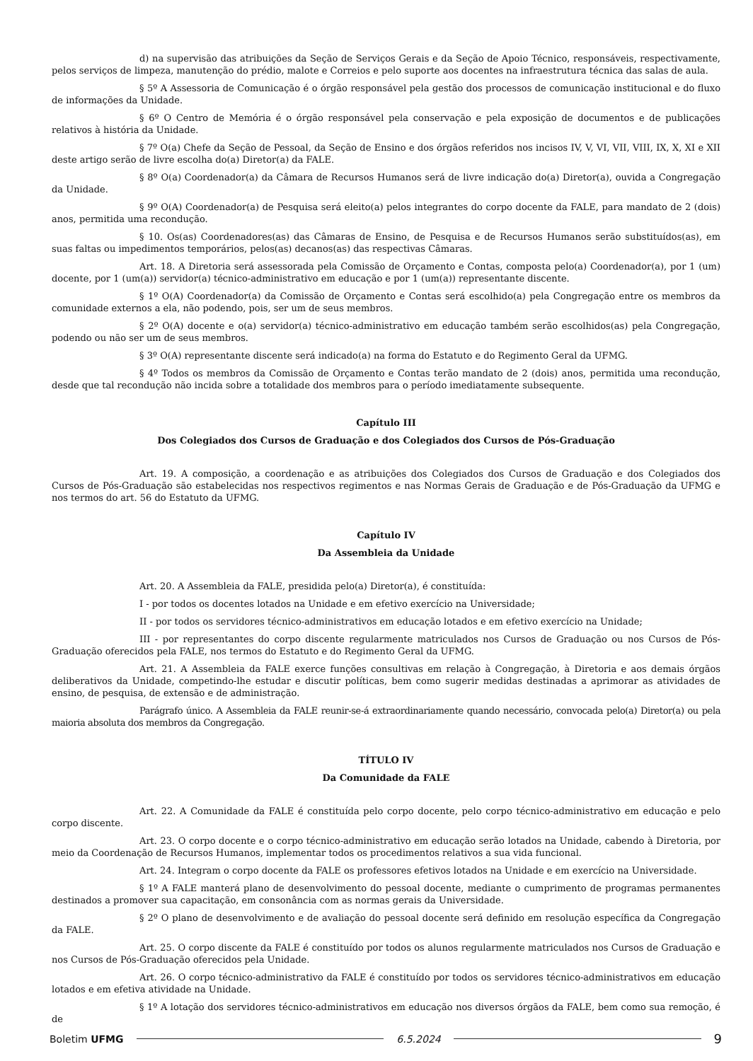d) na supervisão das atribuições da Seção de Serviços Gerais e da Seção de Apoio Técnico, responsáveis, respectivamente, pelos serviços de limpeza, manutenção do prédio, malote e Correios e pelo suporte aos docentes na infraestrutura técnica das salas de aula.
§ 5º A Assessoria de Comunicação é o órgão responsável pela gestão dos processos de comunicação institucional e do fluxo de informações da Unidade.
§ 6º O Centro de Memória é o órgão responsável pela conservação e pela exposição de documentos e de publicações relativos à história da Unidade.
§ 7º O(a) Chefe da Seção de Pessoal, da Seção de Ensino e dos órgãos referidos nos incisos IV, V, VI, VII, VIII, IX, X, XI e XII deste artigo serão de livre escolha do(a) Diretor(a) da FALE.
§ 8º O(a) Coordenador(a) da Câmara de Recursos Humanos será de livre indicação do(a) Diretor(a), ouvida a Congregação da Unidade.
§ 9º O(A) Coordenador(a) de Pesquisa será eleito(a) pelos integrantes do corpo docente da FALE, para mandato de 2 (dois) anos, permitida uma recondução.
§ 10. Os(as) Coordenadores(as) das Câmaras de Ensino, de Pesquisa e de Recursos Humanos serão substituídos(as), em suas faltas ou impedimentos temporários, pelos(as) decanos(as) das respectivas Câmaras.
Art. 18. A Diretoria será assessorada pela Comissão de Orçamento e Contas, composta pelo(a) Coordenador(a), por 1 (um) docente, por 1 (um(a)) servidor(a) técnico-administrativo em educação e por 1 (um(a)) representante discente.
§ 1º O(A) Coordenador(a) da Comissão de Orçamento e Contas será escolhido(a) pela Congregação entre os membros da comunidade externos a ela, não podendo, pois, ser um de seus membros.
§ 2º O(A) docente e o(a) servidor(a) técnico-administrativo em educação também serão escolhidos(as) pela Congregação, podendo ou não ser um de seus membros.
§ 3º O(A) representante discente será indicado(a) na forma do Estatuto e do Regimento Geral da UFMG.
§ 4º Todos os membros da Comissão de Orçamento e Contas terão mandato de 2 (dois) anos, permitida uma recondução, desde que tal recondução não incida sobre a totalidade dos membros para o período imediatamente subsequente.
Capítulo III
Dos Colegiados dos Cursos de Graduação e dos Colegiados dos Cursos de Pós-Graduação
Art. 19. A composição, a coordenação e as atribuições dos Colegiados dos Cursos de Graduação e dos Colegiados dos Cursos de Pós-Graduação são estabelecidas nos respectivos regimentos e nas Normas Gerais de Graduação e de Pós-Graduação da UFMG e nos termos do art. 56 do Estatuto da UFMG.
Capítulo IV
Da Assembleia da Unidade
Art. 20. A Assembleia da FALE, presidida pelo(a) Diretor(a), é constituída:
I - por todos os docentes lotados na Unidade e em efetivo exercício na Universidade;
II - por todos os servidores técnico-administrativos em educação lotados e em efetivo exercício na Unidade;
III - por representantes do corpo discente regularmente matriculados nos Cursos de Graduação ou nos Cursos de Pós-Graduação oferecidos pela FALE, nos termos do Estatuto e do Regimento Geral da UFMG.
Art. 21. A Assembleia da FALE exerce funções consultivas em relação à Congregação, à Diretoria e aos demais órgãos deliberativos da Unidade, competindo-lhe estudar e discutir políticas, bem como sugerir medidas destinadas a aprimorar as atividades de ensino, de pesquisa, de extensão e de administração.
Parágrafo único. A Assembleia da FALE reunir-se-á extraordinariamente quando necessário, convocada pelo(a) Diretor(a) ou pela maioria absoluta dos membros da Congregação.
TÍTULO IV
Da Comunidade da FALE
Art. 22. A Comunidade da FALE é constituída pelo corpo docente, pelo corpo técnico-administrativo em educação e pelo corpo discente.
Art. 23. O corpo docente e o corpo técnico-administrativo em educação serão lotados na Unidade, cabendo à Diretoria, por meio da Coordenação de Recursos Humanos, implementar todos os procedimentos relativos a sua vida funcional.
Art. 24. Integram o corpo docente da FALE os professores efetivos lotados na Unidade e em exercício na Universidade.
§ 1º A FALE manterá plano de desenvolvimento do pessoal docente, mediante o cumprimento de programas permanentes destinados a promover sua capacitação, em consonância com as normas gerais da Universidade.
§ 2º O plano de desenvolvimento e de avaliação do pessoal docente será definido em resolução específica da Congregação da FALE.
Art. 25. O corpo discente da FALE é constituído por todos os alunos regularmente matriculados nos Cursos de Graduação e nos Cursos de Pós-Graduação oferecidos pela Unidade.
Art. 26. O corpo técnico-administrativo da FALE é constituído por todos os servidores técnico-administrativos em educação lotados e em efetiva atividade na Unidade.
§ 1º A lotação dos servidores técnico-administrativos em educação nos diversos órgãos da FALE, bem como sua remoção, é de
Boletim UFMG 6.5.2024 9